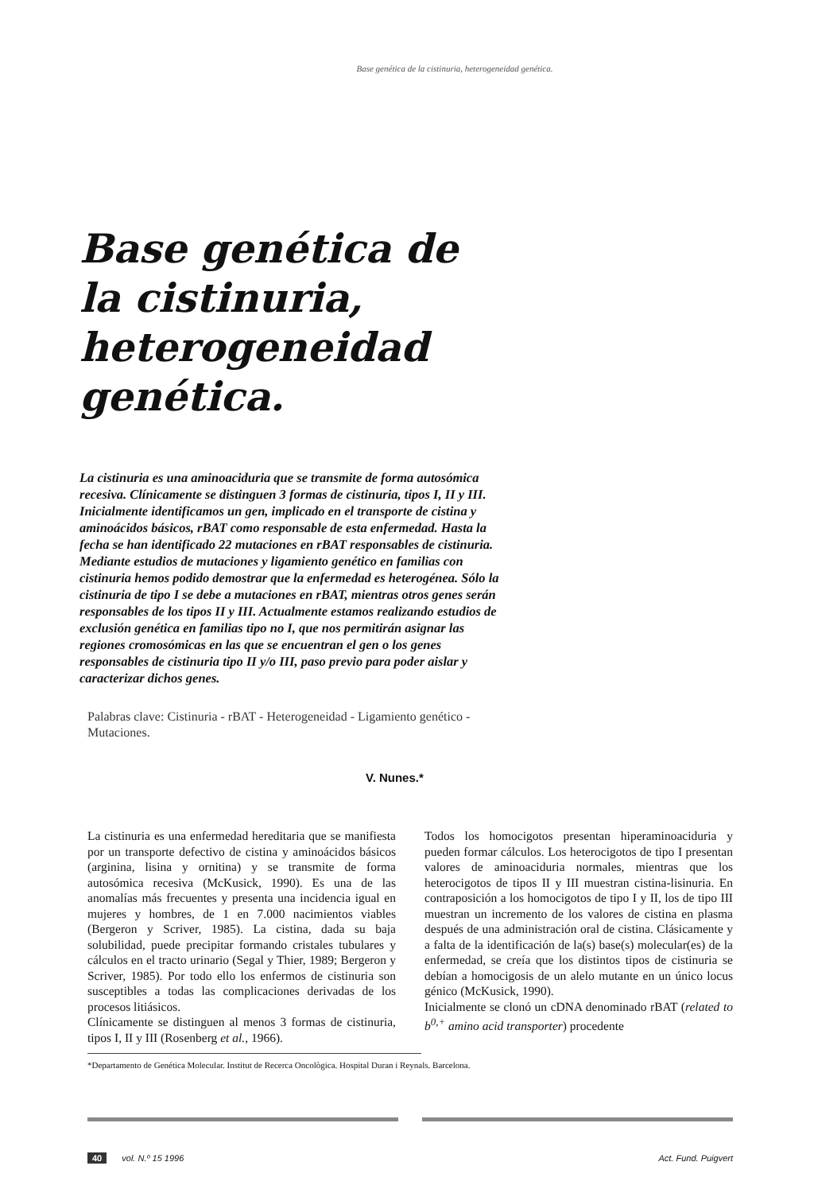Base genética de la cistinuria, heterogeneidad genética.
Base genética de la cistinuria, heterogeneidad genética.
La cistinuria es una aminoaciduria que se transmite de forma autosómica recesiva. Clínicamente se distinguen 3 formas de cistinuria, tipos I, II y III. Inicialmente identificamos un gen, implicado en el transporte de cistina y aminoácidos básicos, rBAT como responsable de esta enfermedad. Hasta la fecha se han identificado 22 mutaciones en rBAT responsables de cistinuria. Mediante estudios de mutaciones y ligamiento genético en familias con cistinuria hemos podido demostrar que la enfermedad es heterogénea. Sólo la cistinuria de tipo I se debe a mutaciones en rBAT, mientras otros genes serán responsables de los tipos II y III. Actualmente estamos realizando estudios de exclusión genética en familias tipo no I, que nos permitirán asignar las regiones cromosómicas en las que se encuentran el gen o los genes responsables de cistinuria tipo II y/o III, paso previo para poder aislar y caracterizar dichos genes.
Palabras clave: Cistinuria - rBAT - Heterogeneidad - Ligamiento genético - Mutaciones.
V. Nunes.*
La cistinuria es una enfermedad hereditaria que se manifiesta por un transporte defectivo de cistina y aminoácidos básicos (arginina, lisina y ornitina) y se transmite de forma autosómica recesiva (McKusick, 1990). Es una de las anomalías más frecuentes y presenta una incidencia igual en mujeres y hombres, de 1 en 7.000 nacimientos viables (Bergeron y Scriver, 1985). La cistina, dada su baja solubilidad, puede precipitar formando cristales tubulares y cálculos en el tracto urinario (Segal y Thier, 1989; Bergeron y Scriver, 1985). Por todo ello los enfermos de cistinuria son susceptibles a todas las complicaciones derivadas de los procesos litiásicos.
Clínicamente se distinguen al menos 3 formas de cistinuria, tipos I, II y III (Rosenberg et al., 1966).
Todos los homocigotos presentan hiperaminoaciduria y pueden formar cálculos. Los heterocigotos de tipo I presentan valores de aminoaciduria normales, mientras que los heterocigotos de tipos II y III muestran cistina-lisinuria. En contraposición a los homocigotos de tipo I y II, los de tipo III muestran un incremento de los valores de cistina en plasma después de una administración oral de cistina. Clásicamente y a falta de la identificación de la(s) base(s) molecular(es) de la enfermedad, se creía que los distintos tipos de cistinuria se debían a homocigosis de un alelo mutante en un único locus génico (McKusick, 1990).
Inicialmente se clonó un cDNA denominado rBAT (related to b<sup>0,+</sup> amino acid transporter) procedente
*Departamento de Genética Molecular. Institut de Recerca Oncològica. Hospital Duran i Reynals. Barcelona.
40 vol. N.º 15 1996 Act. Fund. Puigvert